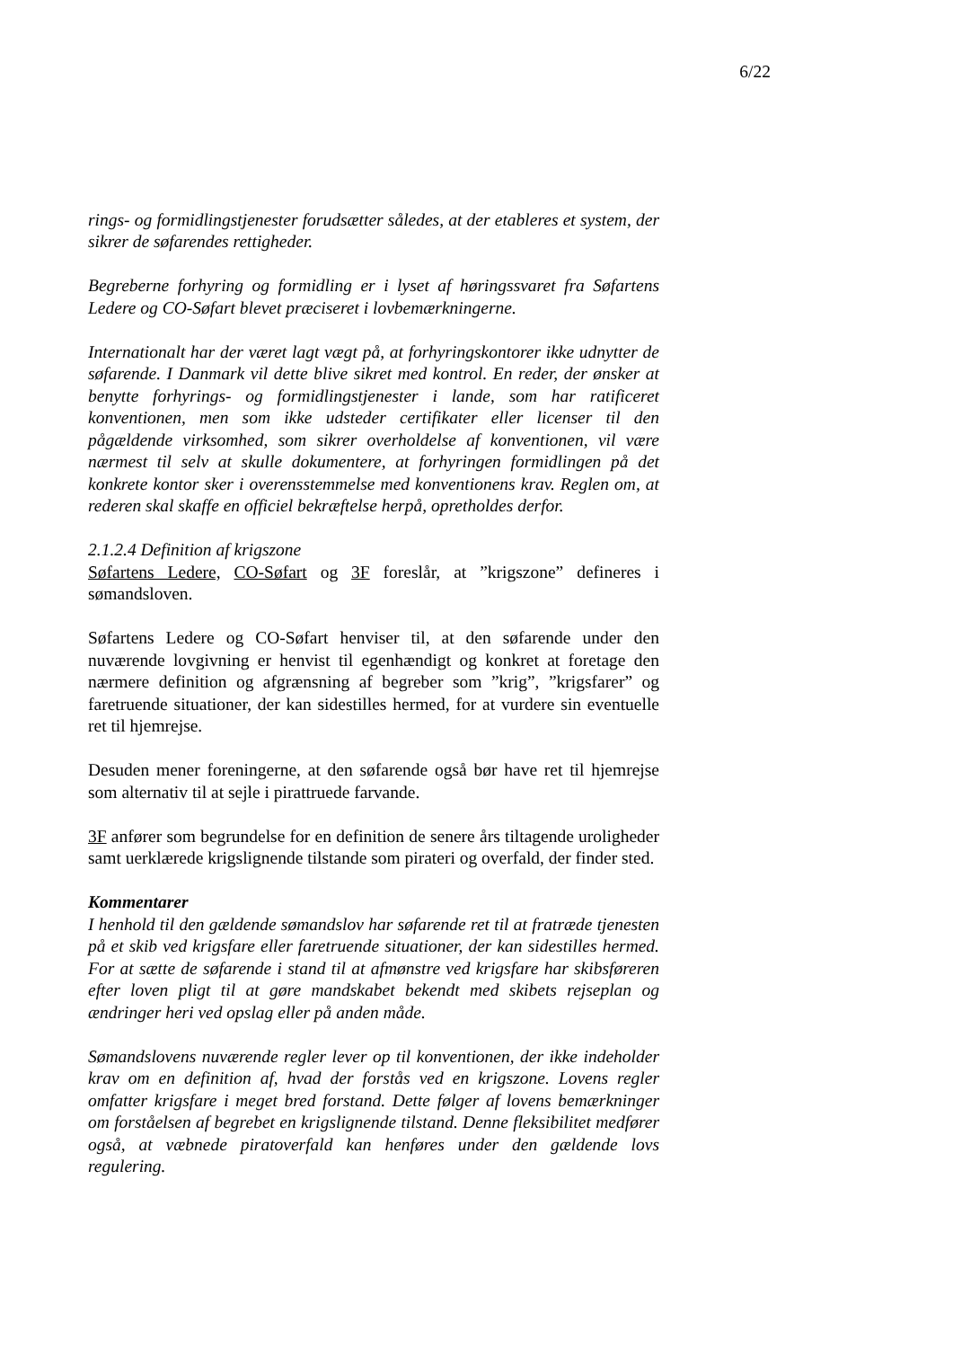6/22
rings- og formidlingstjenester forudsætter således, at der etableres et system, der sikrer de søfarendes rettigheder.
Begreberne forhyring og formidling er i lyset af høringssvaret fra Søfartens Ledere og CO-Søfart blevet præciseret i lovbemærkningerne.
Internationalt har der været lagt vægt på, at forhyringskontorer ikke udnytter de søfarende. I Danmark vil dette blive sikret med kontrol. En reder, der ønsker at benytte forhyrings- og formidlingstjenester i lande, som har ratificeret konventionen, men som ikke udsteder certifikater eller licenser til den pågældende virksomhed, som sikrer overholdelse af konventionen, vil være nærmest til selv at skulle dokumentere, at forhyringen formidlingen på det konkrete kontor sker i overensstemmelse med konventionens krav. Reglen om, at rederen skal skaffe en officiel bekræftelse herpå, opretholdes derfor.
2.1.2.4 Definition af krigszone
Søfartens Ledere, CO-Søfart og 3F foreslår, at ”krigszone” defineres i sømandsloven.
Søfartens Ledere og CO-Søfart henviser til, at den søfarende under den nuværende lovgivning er henvist til egenhændigt og konkret at foretage den nærmere definition og afgrænsning af begreber som ”krig”, ”krigsfarer” og faretruende situationer, der kan sidestilles hermed, for at vurdere sin eventuelle ret til hjemrejse.
Desuden mener foreningerne, at den søfarende også bør have ret til hjemrejse som alternativ til at sejle i pirattruede farvande.
3F anfører som begrundelse for en definition de senere års tiltagende uroligheder samt uerklærede krigslignende tilstande som pirateri og overfald, der finder sted.
Kommentarer
I henhold til den gældende sømandslov har søfarende ret til at fratræde tjenesten på et skib ved krigsfare eller faretruende situationer, der kan sidestilles hermed. For at sætte de søfarende i stand til at afmønstre ved krigsfare har skibsføreren efter loven pligt til at gøre mandskabet bekendt med skibets rejseplan og ændringer heri ved opslag eller på anden måde.
Sømandslovens nuværende regler lever op til konventionen, der ikke indeholder krav om en definition af, hvad der forstås ved en krigszone. Lovens regler omfatter krigsfare i meget bred forstand. Dette følger af lovens bemærkninger om forståelsen af begrebet en krigslignende tilstand. Denne fleksibilitet medfører også, at væbnede piratoverfald kan henføres under den gældende lovs regulering.